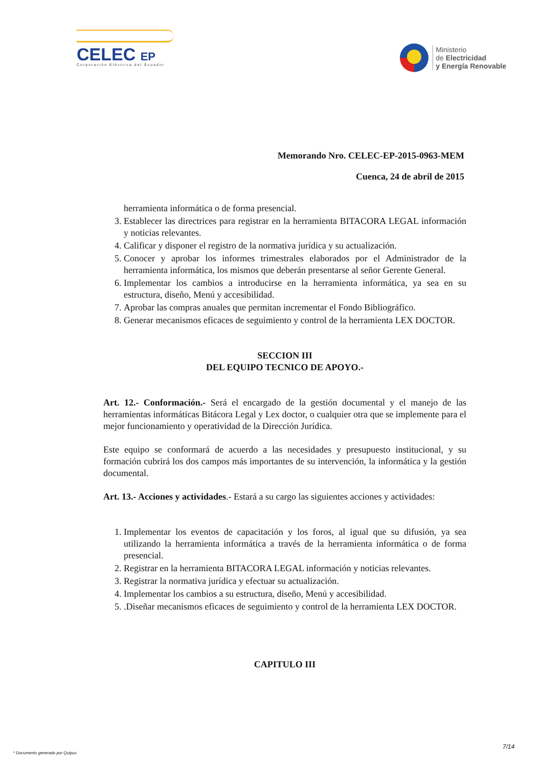CELEC EP
Corporación Eléctrica del Ecuador
Ministerio
de Electricidad
y Energía Renovable
Memorando Nro. CELEC-EP-2015-0963-MEM
Cuenca, 24 de abril de 2015
herramienta informática o de forma presencial.
3. Establecer las directrices para registrar en la herramienta BITACORA LEGAL información y noticias relevantes.
4. Calificar y disponer el registro de la normativa jurídica y su actualización.
5. Conocer y aprobar los informes trimestrales elaborados por el Administrador de la herramienta informática, los mismos que deberán presentarse al señor Gerente General.
6. Implementar los cambios a introducirse en la herramienta informática, ya sea en su estructura, diseño, Menú y accesibilidad.
7. Aprobar las compras anuales que permitan incrementar el Fondo Bibliográfico.
8. Generar mecanismos eficaces de seguimiento y control de la herramienta LEX DOCTOR.
SECCION III
DEL EQUIPO TECNICO DE APOYO.-
Art. 12.- Conformación.- Será el encargado de la gestión documental y el manejo de las herramientas informáticas Bitácora Legal y Lex doctor, o cualquier otra que se implemente para el mejor funcionamiento y operatividad de la Dirección Jurídica.
Este equipo se conformará de acuerdo a las necesidades y presupuesto institucional, y su formación cubrirá los dos campos más importantes de su intervención, la informática y la gestión documental.
Art. 13.- Acciones y actividades.- Estará a su cargo las siguientes acciones y actividades:
1. Implementar los eventos de capacitación y los foros, al igual que su difusión, ya sea utilizando la herramienta informática a través de la herramienta informática o de forma presencial.
2. Registrar en la herramienta BITACORA LEGAL información y noticias relevantes.
3. Registrar la normativa jurídica y efectuar su actualización.
4. Implementar los cambios a su estructura, diseño, Menú y accesibilidad.
5. .Diseñar mecanismos eficaces de seguimiento y control de la herramienta LEX DOCTOR.
CAPITULO III
7/14
* Documento generado por Quipux